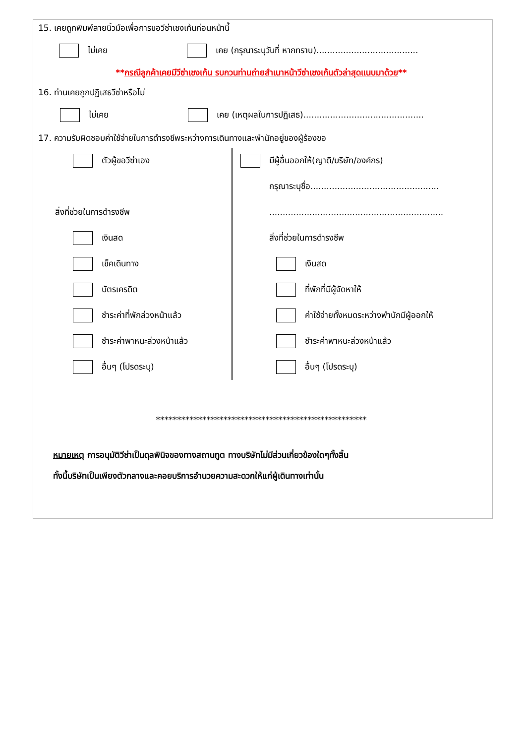15. เคยถูกพิมพ์ลายนิ้วมือเพื่อการขอวีซ่าเชงเก้นก่อนหน้านี้
ไม่เคย เคย (กรุณาระบุวันที่ หากทราบ)......................................
**กรณีลูกค้าเคยมีวีซ่าเชงเก้น รบกวนท่านถ่ายสำเนาหน้าวีซ่าเชงเก้นตัวล่าสุดแนบมาด้วย**
16. ท่านเคยถูกปฏิเสธวีซ่าหรือไม่
ไม่เคย เคย (เหตุผลในการปฏิเสธ).............................................
17. ความรับผิดชอบค่าใช้จ่ายในการดำรงชีพระหว่างการเดินทางและพำนักอยู่ของผู้ร้องขอ
ตัวผู้ขอวีซ่าเอง
สิ่งที่ช่วยในการดำรงชีพ
เงินสด
เช็คเดินทาง
บัตรเครดิต
ชำระค่าที่พักล่วงหน้าแล้ว
ชำระค่าพาหนะล่วงหน้าแล้ว
อื่นๆ (โปรดระบุ)
มีผู้อื่นออกให้(ญาติ/บริษัท/องค์กร)
กรุณาระบุชื่อ................................................
.................................................................
สิ่งที่ช่วยในการดำรงชีพ
เงินสด
ที่พักที่มีผู้จัดหาให้
ค่าใช้จ่ายทั้งหมดระหว่างพำนักมีผู้ออกให้
ชำระค่าพาหนะล่วงหน้าแล้ว
อื่นๆ (โปรดระบุ)
**************************************************
หมายเหตุ การอนุมัติวีซ่าเป็นดุลพินิจของทางสถานทูต ทางบริษัทไม่มีส่วนเกี่ยวข้องใดๆทั้งสิ้น
ทั้งนี้บริษัทเป็นเพียงตัวกลางและคอยบริการอำนวยความสะดวกให้แก่ผู้เดินทางเท่านั้น